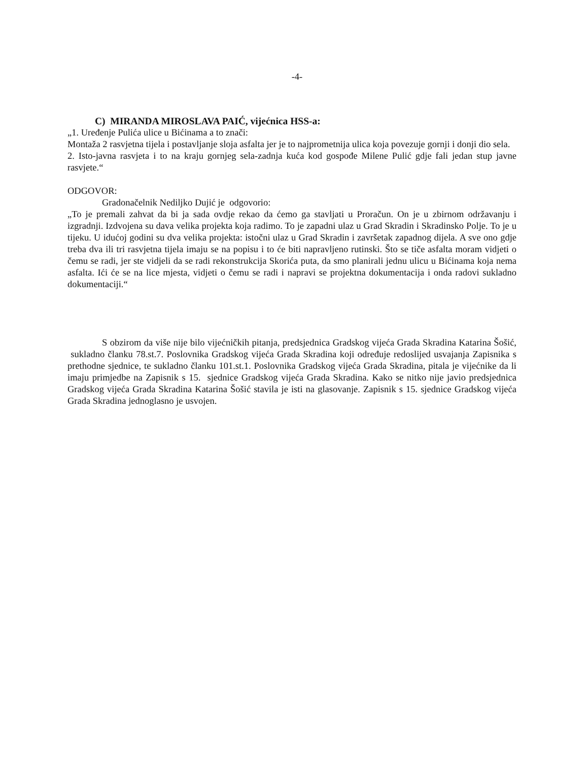-4-
C) MIRANDA MIROSLAVA PAIĆ, vijećnica HSS-a:
„1. Uređenje Pulića ulice u Bićinama a to znači:
Montaža 2 rasvjetna tijela i postavljanje sloja asfalta jer je to najprometnija ulica koja povezuje gornji i donji dio sela.
2. Isto-javna rasvjeta i to na kraju gornjeg sela-zadnja kuća kod gospođe Milene Pulić gdje fali jedan stup javne rasvjete.“
ODGOVOR:
Gradonačelnik Nediljko Dujić je odgovorio:
„To je premali zahvat da bi ja sada ovdje rekao da ćemo ga stavljati u Proračun. On je u zbirnom održavanju i izgradnji. Izdvojena su dava velika projekta koja radimo. To je zapadni ulaz u Grad Skradin i Skradinsko Polje. To je u tijeku. U idućoj godini su dva velika projekta: istočni ulaz u Grad Skradin i završetak zapadnog dijela. A sve ono gdje treba dva ili tri rasvjetna tijela imaju se na popisu i to će biti napravljeno rutinski. Što se tiče asfalta moram vidjeti o čemu se radi, jer ste vidjeli da se radi rekonstrukcija Skorića puta, da smo planirali jednu ulicu u Bićinama koja nema asfalta. Ići će se na lice mjesta, vidjeti o čemu se radi i napravi se projektna dokumentacija i onda radovi sukladno dokumentaciji.“
S obzirom da više nije bilo vijećničkih pitanja, predsjednica Gradskog vijeća Grada Skradina Katarina Šošić, sukladno članku 78.st.7. Poslovnika Gradskog vijeća Grada Skradina koji određuje redoslijed usvajanja Zapisnika s prethodne sjednice, te sukladno članku 101.st.1. Poslovnika Gradskog vijeća Grada Skradina, pitala je vijećnike da li imaju primjedbe na Zapisnik s 15. sjednice Gradskog vijeća Grada Skradina. Kako se nitko nije javio predsjednica Gradskog vijeća Grada Skradina Katarina Šošić stavila je isti na glasovanje. Zapisnik s 15. sjednice Gradskog vijeća Grada Skradina jednoglasno je usvojen.